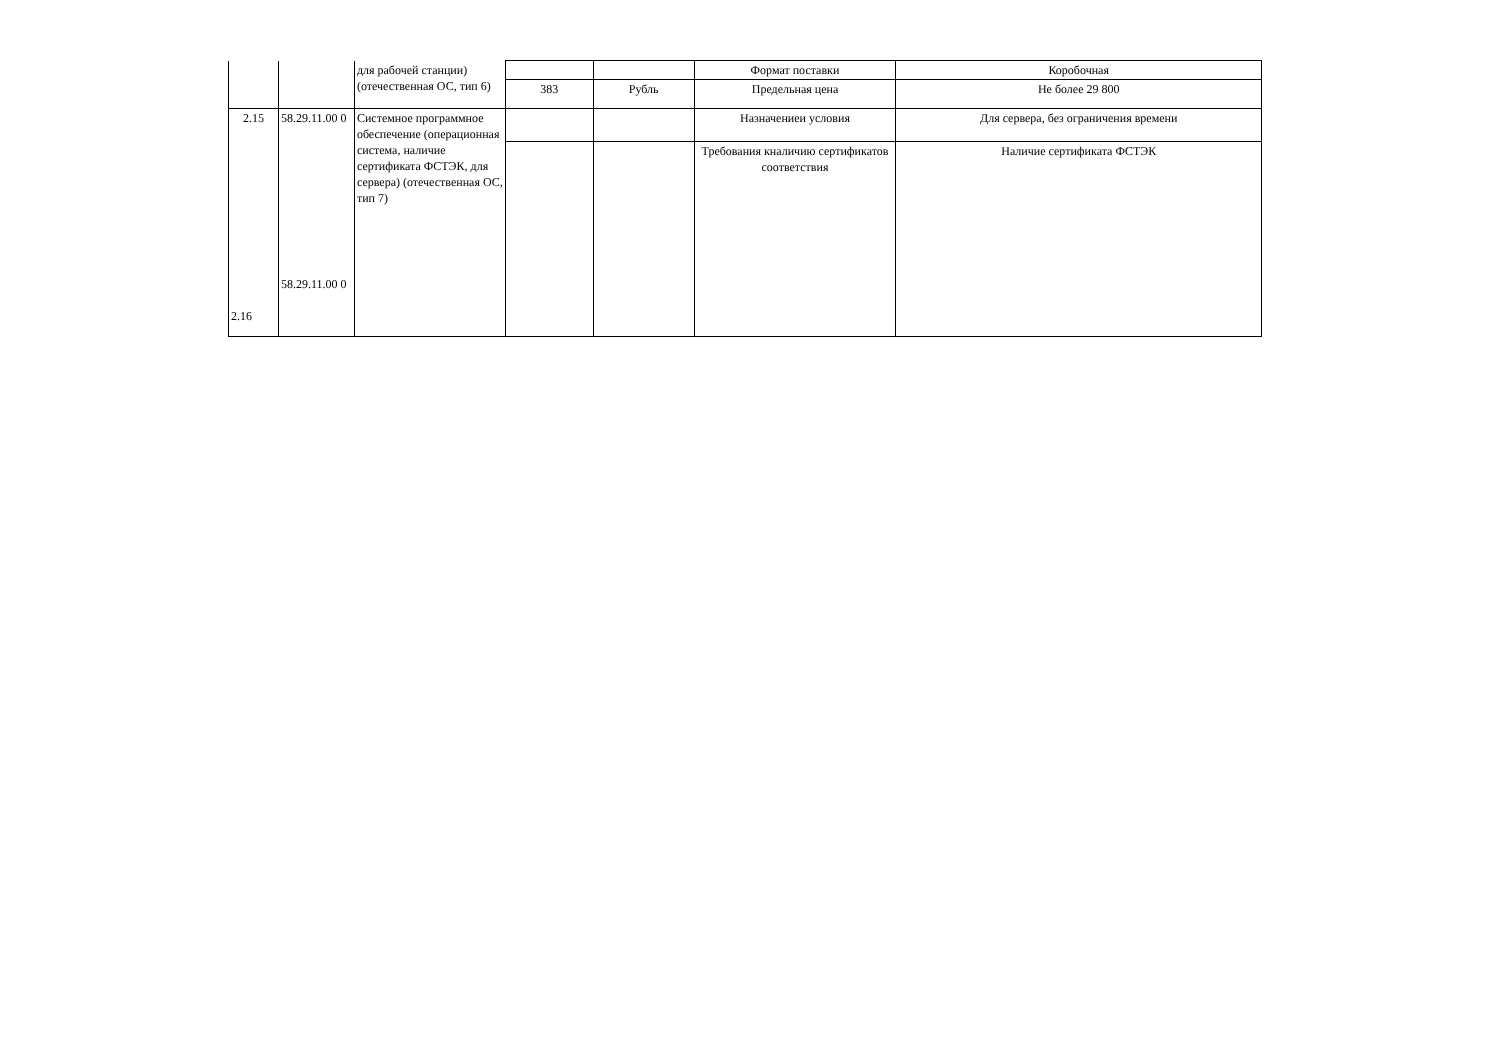| | | для рабочей станции) (отечественная ОС, тип 6) | | | Формат поставки | Коробочная |
| | | | 383 | Рубль | Предельная цена | Не более 29 800 |
| 2.15 2.16 | 58.29.11.00 0 58.29.11.00 0 | Системное программное обеспечение (операционная система, наличие сертификата ФСТЭК, для сервера) (отечественная ОС, тип 7) | | | Назначениеи условия | Для сервера, без ограничения времени |
| | | | | | Требования кналичию сертификатов соответствия | Наличие сертификата ФСТЭК |